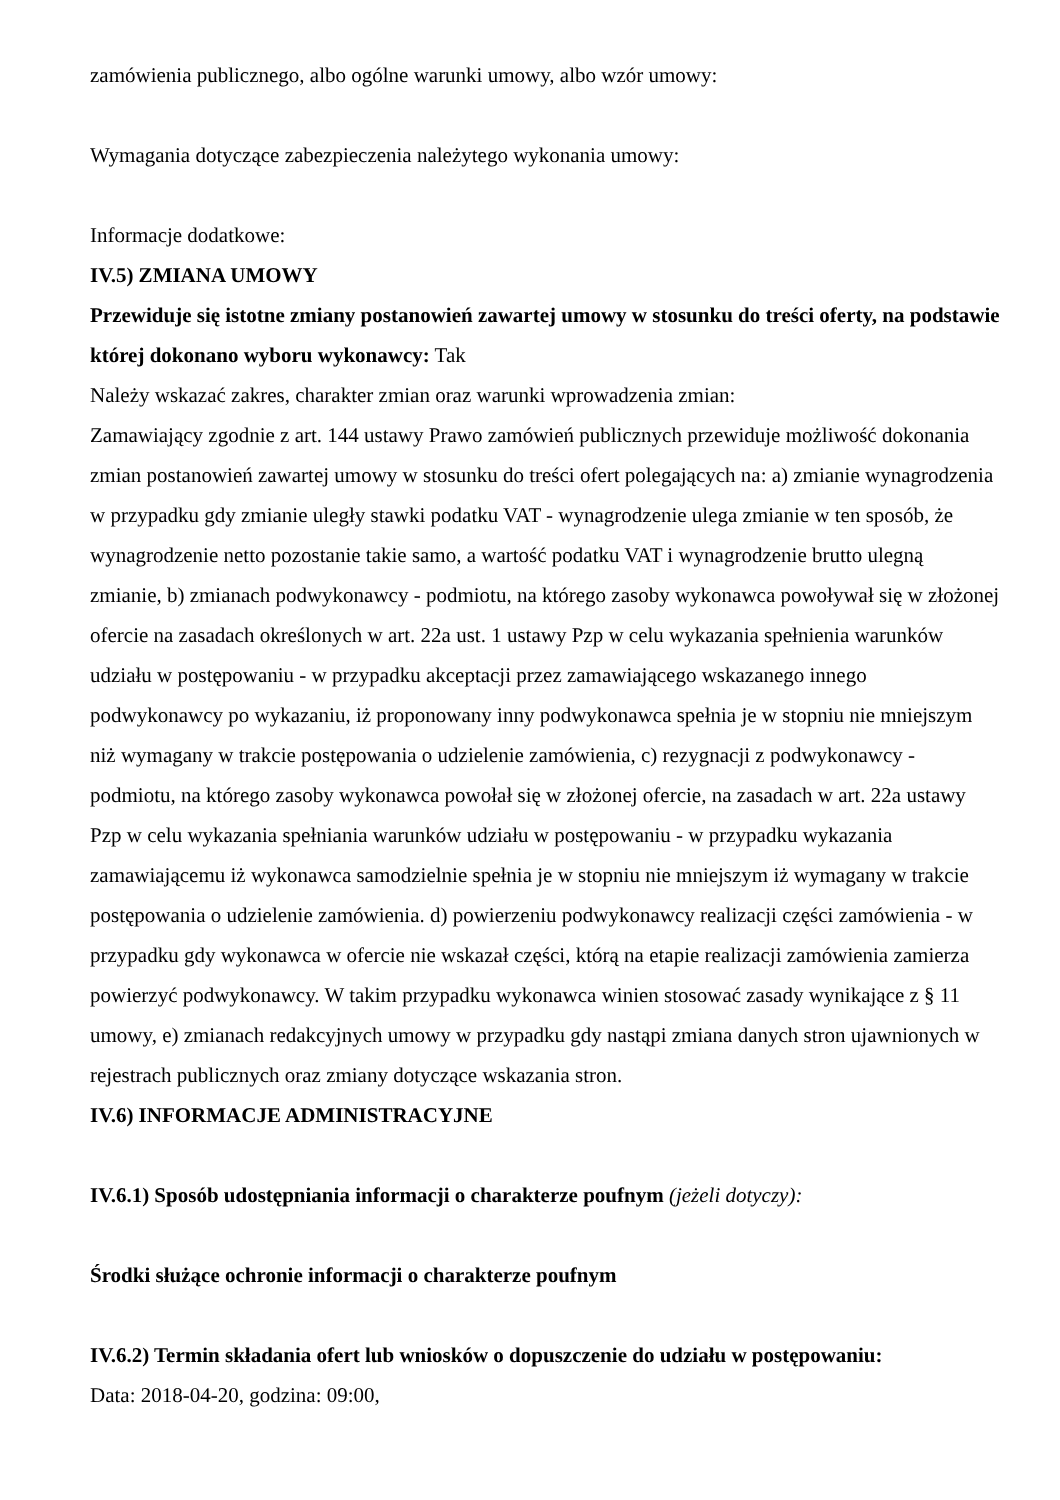zamówienia publicznego, albo ogólne warunki umowy, albo wzór umowy:
Wymagania dotyczące zabezpieczenia należytego wykonania umowy:
Informacje dodatkowe:
IV.5) ZMIANA UMOWY
Przewiduje się istotne zmiany postanowień zawartej umowy w stosunku do treści oferty, na podstawie której dokonano wyboru wykonawcy: Tak
Należy wskazać zakres, charakter zmian oraz warunki wprowadzenia zmian:
Zamawiający zgodnie z art. 144 ustawy Prawo zamówień publicznych przewiduje możliwość dokonania zmian postanowień zawartej umowy w stosunku do treści ofert polegających na: a) zmianie wynagrodzenia w przypadku gdy zmianie uległy stawki podatku VAT - wynagrodzenie ulega zmianie w ten sposób, że wynagrodzenie netto pozostanie takie samo, a wartość podatku VAT i wynagrodzenie brutto ulegną zmianie, b) zmianach podwykonawcy - podmiotu, na którego zasoby wykonawca powoływał się w złożonej ofercie na zasadach określonych w art. 22a ust. 1 ustawy Pzp w celu wykazania spełnienia warunków udziału w postępowaniu - w przypadku akceptacji przez zamawiającego wskazanego innego podwykonawcy po wykazaniu, iż proponowany inny podwykonawca spełnia je w stopniu nie mniejszym niż wymagany w trakcie postępowania o udzielenie zamówienia, c) rezygnacji z podwykonawcy - podmiotu, na którego zasoby wykonawca powołał się w złożonej ofercie, na zasadach w art. 22a ustawy Pzp w celu wykazania spełniania warunków udziału w postępowaniu - w przypadku wykazania zamawiającemu iż wykonawca samodzielnie spełnia je w stopniu nie mniejszym iż wymagany w trakcie postępowania o udzielenie zamówienia. d) powierzeniu podwykonawcy realizacji części zamówienia - w przypadku gdy wykonawca w ofercie nie wskazał części, którą na etapie realizacji zamówienia zamierza powierzyć podwykonawcy. W takim przypadku wykonawca winien stosować zasady wynikające z § 11 umowy, e) zmianach redakcyjnych umowy w przypadku gdy nastąpi zmiana danych stron ujawnionych w rejestrach publicznych oraz zmiany dotyczące wskazania stron.
IV.6) INFORMACJE ADMINISTRACYJNE
IV.6.1) Sposób udostępniania informacji o charakterze poufnym (jeżeli dotyczy):
Środki służące ochronie informacji o charakterze poufnym
IV.6.2) Termin składania ofert lub wniosków o dopuszczenie do udziału w postępowaniu:
Data: 2018-04-20, godzina: 09:00,